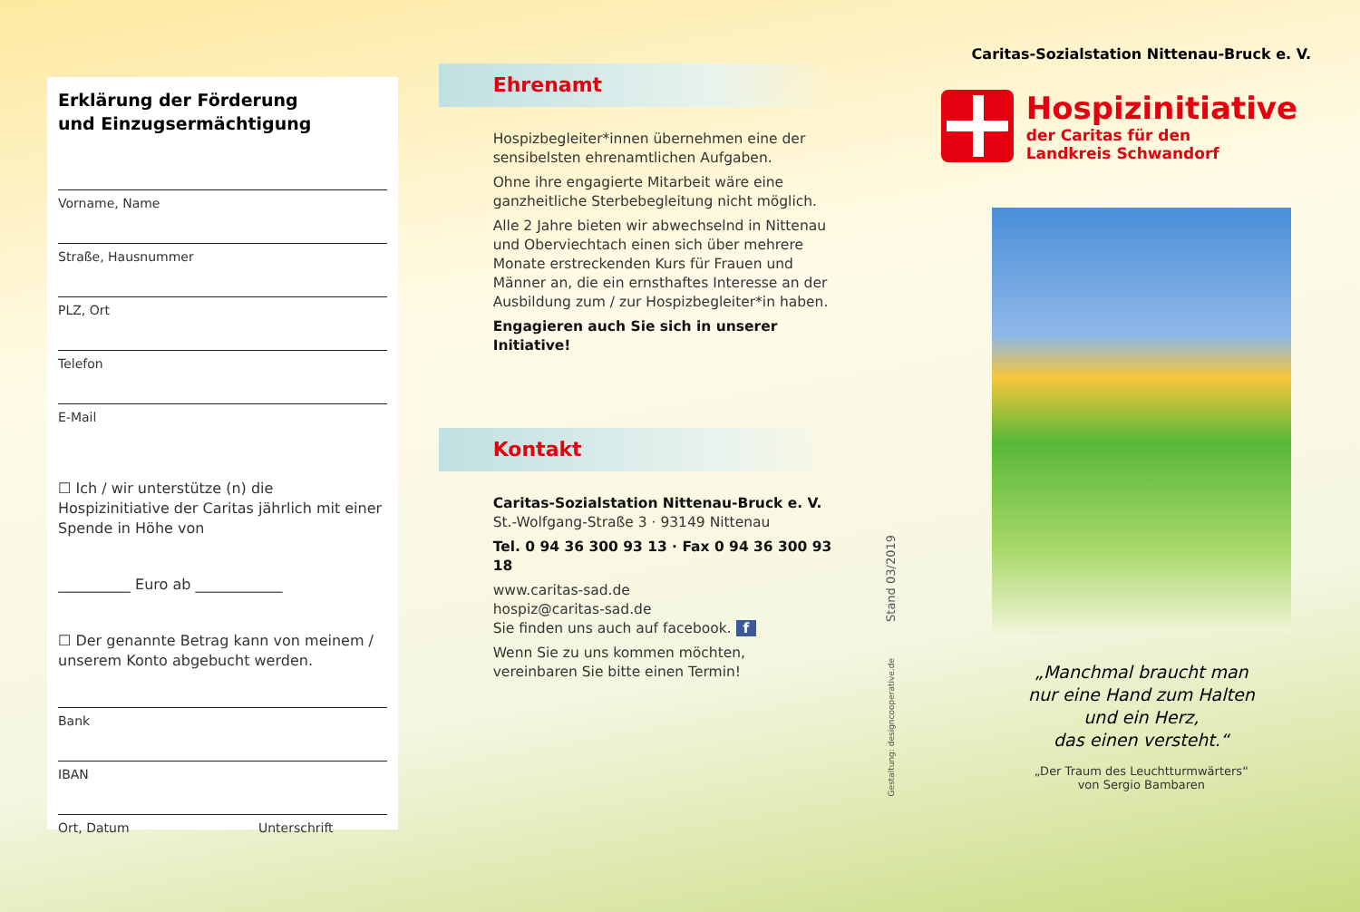Erklärung der Förderung
und Einzugsermächtigung
Vorname, Name
Straße, Hausnummer
PLZ, Ort
Telefon
E-Mail
☐ Ich / wir unterstütze (n) die Hospizinitiative der Caritas jährlich mit einer Spende in Höhe von
__________ Euro ab ____________
☐ Der genannte Betrag kann von meinem / unserem Konto abgebucht werden.
Bank
IBAN
Ort, Datum Unterschrift
Ehrenamt
Hospizbegleiter*innen übernehmen eine der sensibelsten ehrenamtlichen Aufgaben.
Ohne ihre engagierte Mitarbeit wäre eine ganzheitliche Sterbebegleitung nicht möglich.
Alle 2 Jahre bieten wir abwechselnd in Nittenau und Oberviechtach einen sich über mehrere Monate erstreckenden Kurs für Frauen und Männer an, die ein ernsthaftes Interesse an der Ausbildung zum / zur Hospizbegleiter*in haben.
Engagieren auch Sie sich in unserer Initiative!
Kontakt
Caritas-Sozialstation Nittenau-Bruck e. V.
St.-Wolfgang-Straße 3 · 93149 Nittenau
Tel. 0 94 36 300 93 13 · Fax 0 94 36 300 93 18
www.caritas-sad.de
hospiz@caritas-sad.de
Sie finden uns auch auf facebook. f
Wenn Sie zu uns kommen möchten, vereinbaren Sie bitte einen Termin!
Caritas-Sozialstation Nittenau-Bruck e. V.
Hospizinitiative
der Caritas für den
Landkreis Schwandorf
„Manchmal braucht man
nur eine Hand zum Halten
und ein Herz,
das einen versteht.“
„Der Traum des Leuchtturmwärters“
von Sergio Bambaren
Gestaltung: designcooperative.de Stand 03/2019